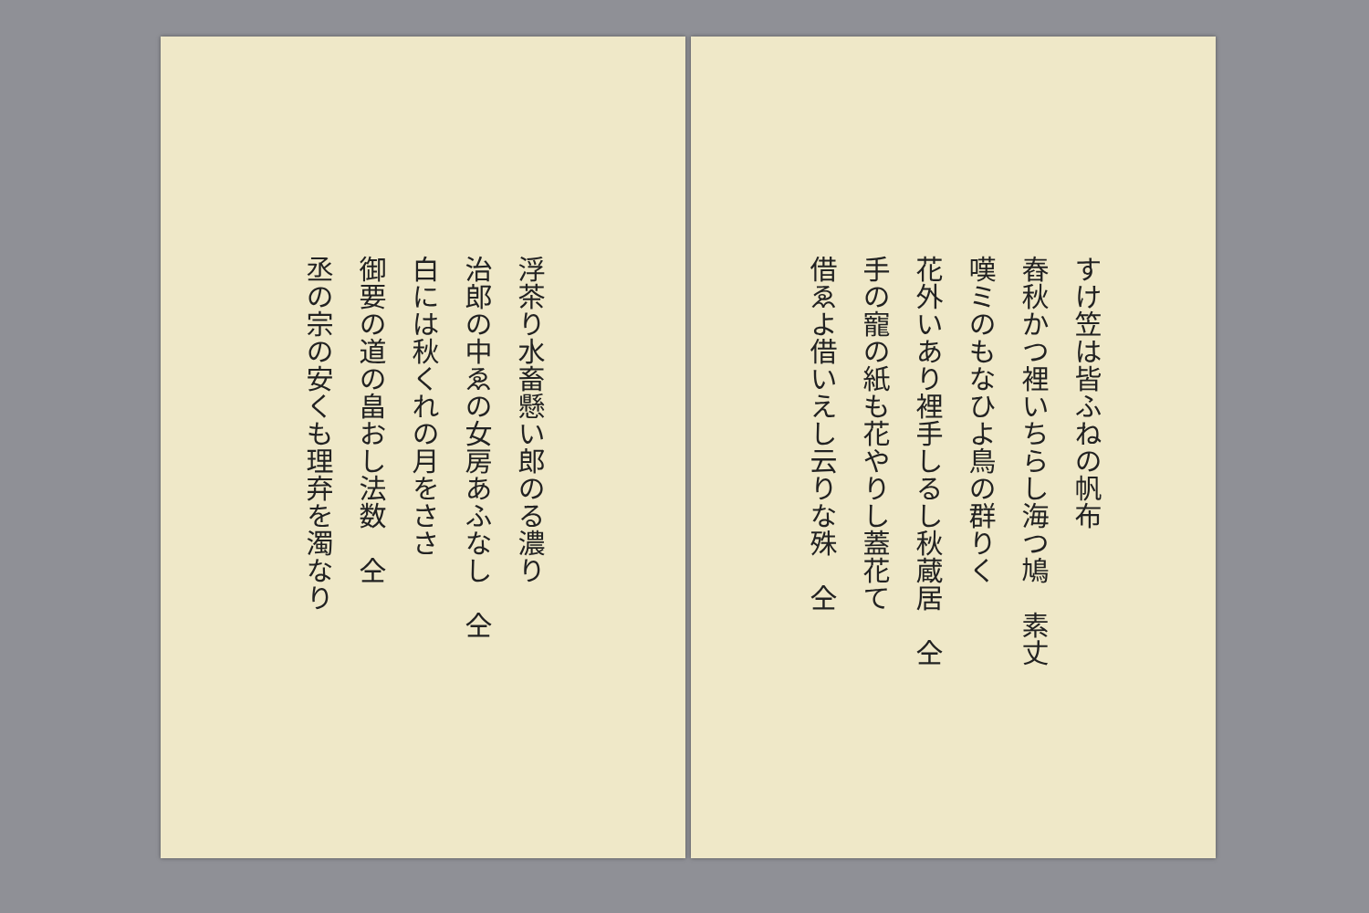すけ笠は皆ふねの帆布
舂秋かつ裡いちらし海つ鳩　素丈
嘆ミのもなひよ鳥の群りく
花外いあり裡手しるし秋蔵居　仝
手の寵の紙も花やりし蓋花て
借ゑよ借いえし云りな殊　仝
浮茶り水畜懸い郎のる濃り
治郎の中ゑの女房あふなし　仝
白には秋くれの月をささ
御要の道の畠おし法数　仝
丞の宗の安くも理弃を濁なり